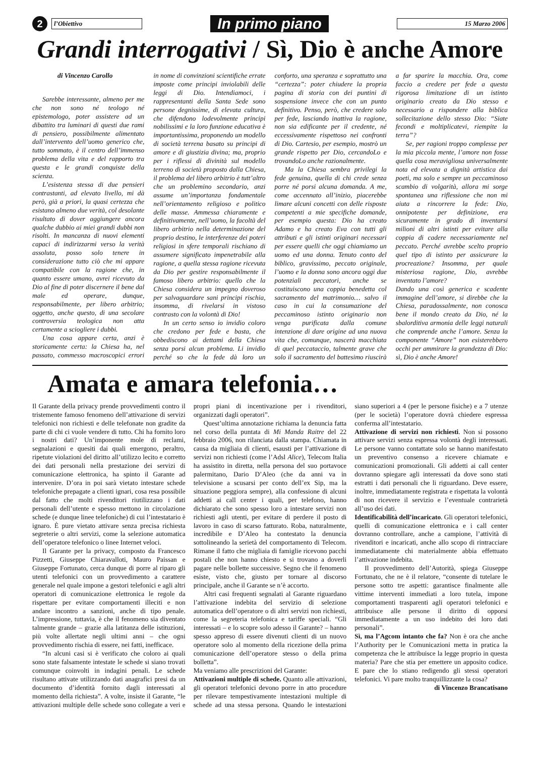2
l’Obiettivo
In primo piano
15 Marzo 2006
Grandi interrogativi / Sì, Dio è anche Amore
di Vincenzo Carollo
Sarebbe interessante, almeno per me che non sono né teologo né epistemologo, poter assistere ad un dibattito tra luminari di questi due rami di pensiero, possibilmente alimentato dall’intervento dell’uomo generico che, tutto sommato, è il centro dell’immenso problema della vita e del rapporto tra questa e le grandi conquiste della scienza.
L’esistenza stessa di due pensieri contrastanti, ad elevato livello, mi dà però, già a priori, la quasi certezza che esistano almeno due verità, col desolante risultato di dover aggiungere ancora qualche dubbio ai miei grandi dubbi non risolti. In mancanza di nuovi elementi capaci di indirizzarmi verso la verità assoluta, posso solo tenere in considerazione tutto ciò che mi appare compatibile con la ragione che, in quanto essere umano, avrei ricevuto da Dio al fine di poter discernere il bene dal male ed operare, dunque, responsabilmente, per libero arbitrio; oggetto, anche questo, di una secolare controversia teologica non atta certamente a sciogliere i dubbi.
Una cosa appare certa, anzi è storicamente certa: la Chiesa ha, nel passato, commesso macroscopici errori in nome di convinzioni scientifiche errate imposte come principi inviolabili delle leggi di Dio. Intendiamoci, i rappresentanti della Santa Sede sono persone degnissime, di elevata cultura, che difendono lodevolmente principi nobilissimi e la loro funzione educativa è importantissima, proponendo un modello di società terrena basato su principi di amore e di giustizia divina; ma, proprio per i riflessi di divinità sul modello terreno di società proposto dalla Chiesa, il problema del libero arbitrio è tutt’altro che un problemino secondario, anzi assume un’importanza fondamentale nell’orientamento religioso e politico delle masse. Ammessa chiaramente e definitivamente, nell’uomo, la facoltà del libero arbitrio nella determinazione del proprio destino, le interferenze dei poteri religiosi in sfere temporali rischiano di assumere significato impenetrabile alla ragione, a quella stessa ragione ricevuta da Dio per gestire responsabilmente il famoso libero arbitrio: quello che la Chiesa considera un impegno doveroso per salvaguardare sani principi rischia, insomma, di rivelarsi in vistoso contrasto con la volontà di Dio!
In un certo senso io invidio coloro che credono per fede e basta, che obbediscono ai dettami della Chiesa senza porsi alcun problema. Li invidio perché so che la fede dà loro un conforto, una speranza e soprattutto una “certezza”: poter chiudere la propria pagina di storia con dei puntini di sospensione invece che con un punto definitivo. Penso, però, che credere solo per fede, lasciando inattiva la ragione, non sia edificante per il credente, né eccessivamente rispettoso nei confronti di Dio. Cartesio, per esempio, mostrò un grande rispetto per Dio, cercandoLo e trovandoLo anche razionalmente.
Ma la Chiesa sembra privilegi la fede genuina, quella di chi crede senza porre né porsi alcuna domanda. A me, come accennato all’inizio, piacerebbe limare alcuni concetti con delle risposte competenti a mie specifiche domande, per esempio questa: Dio ha creato Adamo e ha creato Eva con tutti gli attributi e gli istinti originari necessari per essere quelli che oggi chiamiamo un uomo ed una donna. Tenuto conto del biblico, gravissimo, peccato originale, l’uomo e la donna sono ancora oggi due potenziali peccatori, anche se costituiscono una coppia benedetta col sacramento del matrimonio… salvo il caso in cui la consumazione del peccaminoso istinto originario non venga purificata dalla comune intenzione di dare origine ad una nuova vita che, comunque, nascerà macchiata di quel peccataccio, talmente grave che solo il sacramento del battesimo riuscirà a far sparire la macchia. Ora, come faccio a credere per fede a questa rigorosa limitazione di un istinto originario creato da Dio stesso e necessario a rispondere alla biblica sollecitazione dello stesso Dio: “Siate fecondi e moltiplicatevi, riempite la terra”?
Se, per ragioni troppo complesse per la mia piccola mente, l’amore non fosse quella cosa meravigliosa universalmente nota ed elevata a dignità artistica dai poeti, ma solo e sempre un peccaminoso scambio di volgarità, allora mi sorge spontanea una riflessione che non mi aiuta a rincorrere la fede: Dio, onnipotente per definizione, era sicuramente in grado di inventarsi milioni di altri istinti per evitare alla coppia di cadere necessariamente nel peccato. Perché avrebbe scelto proprio quel tipo di istinto per assicurare la procreazione? Insomma, per quale misteriosa ragione, Dio, avrebbe inventato l’amore?
Dando una così generica e scadente immagine dell’amore, si direbbe che la Chiesa, paradossalmente, non conosca bene il mondo creato da Dio, né la sbalorditiva armonia delle leggi naturali che comprende anche l’amore. Senza la componente “Amore” non esisterebbero occhi per ammirare la grandezza di Dio: sì, Dio è anche Amore!
Amata e amara telefonia…
Il Garante della privacy prende provvedimenti contro il tristemente famoso fenomeno dell’attivazione di servizi telefonici non richiesti e delle telefonate non gradite da parte di chi ci vuole vendere di tutto. Chi ha fornito loro i nostri dati? Un’imponente mole di reclami, segnalazioni e quesiti dai quali emergono, peraltro, ripetute violazioni del diritto all’utilizzo lecito e corretto dei dati personali nella prestazione dei servizi di comunicazione elettronica, ha spinto il Garante ad intervenire. D’ora in poi sarà vietato intestare schede telefoniche prepagate a clienti ignari, cosa resa possibile dal fatto che molti rivenditori riutilizzano i dati personali dell’utente e spesso mettono in circolazione schede (e dunque linee telefoniche) di cui l’intestatario è ignaro. È pure vietato attivare senza precisa richiesta segreterie o altri servizi, come la selezione automatica dell’operatore telefonico o linee Internet veloci.
Il Garante per la privacy, composto da Francesco Pizzetti, Giuseppe Chiaravalloti, Mauro Paissan e Giuseppe Fortunato, cerca dunque di porre al riparo gli utenti telefonici con un provvedimento a carattere generale nel quale impone a gestori telefonici e agli altri operatori di comunicazione elettronica le regole da rispettare per evitare comportamenti illeciti e non andare incontro a sanzioni, anche di tipo penale. L’impressione, tuttavia, è che il fenomeno sia diventato talmente grande – grazie alla latitanza delle istituzioni, più volte allertate negli ultimi anni – che ogni provvedimento rischia di essere, nei fatti, inefficace.
“In alcuni casi si è verificato che coloro ai quali sono state falsamente intestate le schede si siano trovati comunque coinvolti in indagini penali. Le schede risultano attivate utilizzando dati anagrafici presi da un documento d’identità fornito dagli interessati al momento della richiesta”. A volte, insiste il Garante, “le attivazioni multiple delle schede sono collegate a veri e propri piani di incentivazione per i rivenditori, organizzati dagli operatori”.
Quest’ultima annotazione richiama la denuncia fatta nel corso della puntata di Mi Manda Raitre del 22 febbraio 2006, non rilanciata dalla stampa. Chiamata in causa da migliaia di clienti, esausti per l’attivazione di servizi non richiesti (come l’Adsl Alice), Telecom Italia ha assistito in diretta, nella persona del suo portavoce palermitano, Dario D’Aleo (che da anni va in televisione a scusarsi per conto dell’ex Sip, ma la situazione peggiora sempre), alla confessione di alcuni addetti ai call center i quali, per telefono, hanno dichiarato che sono spesso loro a intestare servizi non richiesti agli utenti, per evitare di perdere il posto di lavoro in caso di scarso fatturato. Roba, naturalmente, incredibile e D’Aleo ha contestato la denuncia sottolineando la serietà del comportamento di Telecom. Rimane il fatto che migliaia di famiglie ricevono pacchi postali che non hanno chiesto e si trovano a doverli pagare nelle bollette successive. Segno che il fenomeno esiste, visto che, giusto per tornare al discorso principale, anche il Garante se n’è accorto.
Altri casi frequenti segnalati al Garante riguardano l’attivazione indebita del servizio di selezione automatica dell’operatore o di altri servizi non richiesti, come la segreteria telefonica e tariffe speciali. “Gli interessati – e lo scopre solo adesso il Garante? – hanno spesso appreso di essere divenuti clienti di un nuovo operatore solo al momento della ricezione della prima comunicazione dell’operatore stesso o della prima bolletta”.
Ma veniamo alle prescrizioni del Garante:
Attivazioni multiple di schede. Quanto alle attivazioni, gli operatori telefonici devono porre in atto procedure per rilevare tempestivamente intestazioni multiple di schede ad una stessa persona. Quando le intestazioni siano superiori a 4 (per le persone fisiche) e a 7 utenze (per le società) l’operatore dovrà chiedere espressa conferma all’intestatario.
Attivazione di servizi non richiesti. Non si possono attivare servizi senza espressa volontà degli interessati. Le persone vanno contattate solo se hanno manifestato un preventivo consenso a ricevere chiamate e comunicazioni promozionali. Gli addetti ai call center dovranno spiegare agli interessati da dove sono stati estratti i dati personali che li riguardano. Deve essere, inoltre, immediatamente registrata e rispettata la volontà di non ricevere il servizio e l’eventuale contrarietà all’uso dei dati.
Identificabilità dell’incaricato. Gli operatori telefonici, quelli di comunicazione elettronica e i call center dovranno controllare, anche a campione, l’attività di rivenditori e incaricati, anche allo scopo di rintracciare immediatamente chi materialmente abbia effettuato l’attivazione indebita.
Il provvedimento dell’Autorità, spiega Giuseppe Fortunato, che ne è il relatore, “consente di tutelare le persone sotto tre aspetti: garantisce finalmente alle vittime interventi immediati a loro tutela, impone comportamenti trasparenti agli operatori telefonici e attribuisce alle persone il diritto di opporsi immediatamente a un uso indebito dei loro dati personali”.
Sì, ma l’Agcom intanto che fa? Non è ora che anche l’Authority per le Comunicazioni metta in pratica la competenza che le attribuisce la legge proprio in questa materia? Pare che stia per emettere un apposito codice. E pare che lo stiano redigendo gli stessi operatori telefonici. Vi pare molto tranquillizzante la cosa?
di Vincenzo Brancatisano